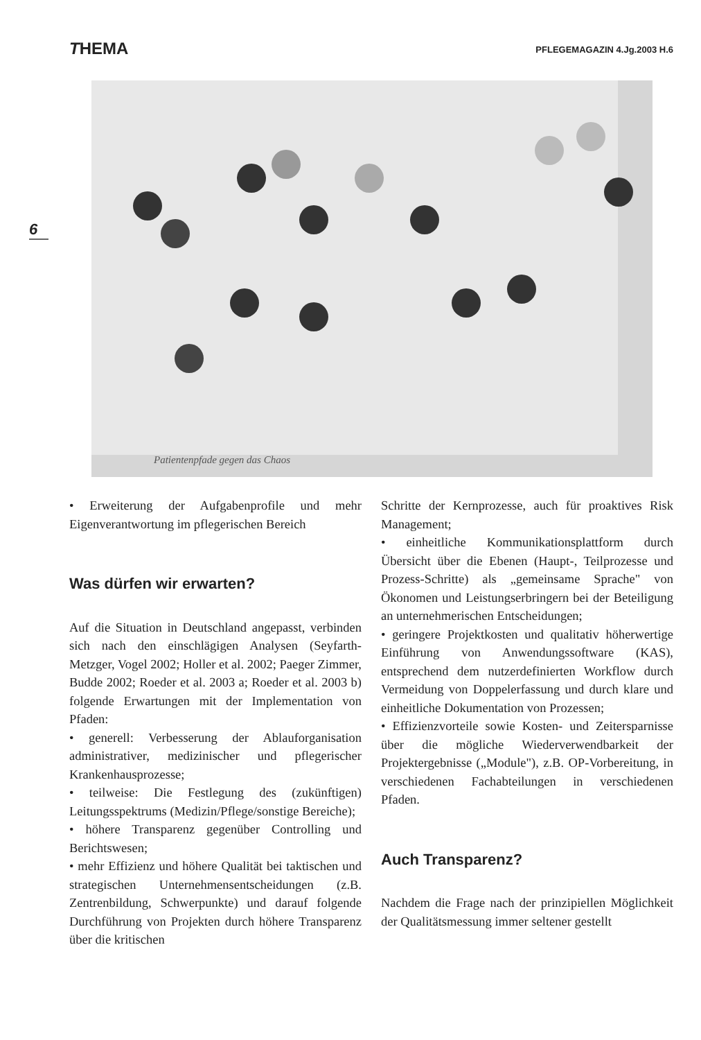THEMA
PFLEGEMAGAZIN 4.Jg.2003 H.6
6
Patientenpfade gegen das Chaos
• Erweiterung der Aufgabenprofile und mehr Eigenverantwortung im pflegerischen Bereich
Was dürfen wir erwarten?
Auf die Situation in Deutschland angepasst, verbinden sich nach den einschlägigen Analysen (Seyfarth-Metzger, Vogel 2002; Holler et al. 2002; Paeger Zimmer, Budde 2002; Roeder et al. 2003 a; Roeder et al. 2003 b) folgende Erwartungen mit der Implementation von Pfaden:
• generell: Verbesserung der Ablauforganisation administrativer, medizinischer und pflegerischer Krankenhausprozesse;
• teilweise: Die Festlegung des (zukünftigen) Leitungsspektrums (Medizin/Pflege/sonstige Bereiche);
• höhere Transparenz gegenüber Controlling und Berichtswesen;
• mehr Effizienz und höhere Qualität bei taktischen und strategischen Unternehmensentscheidungen (z.B. Zentrenbildung, Schwerpunkte) und darauf folgende Durchführung von Projekten durch höhere Transparenz über die kritischen
Schritte der Kernprozesse, auch für proaktives Risk Management;
• einheitliche Kommunikationsplattform durch Übersicht über die Ebenen (Haupt-, Teilprozesse und Prozess-Schritte) als „gemeinsame Sprache" von Ökonomen und Leistungserbringern bei der Beteiligung an unternehmerischen Entscheidungen;
• geringere Projektkosten und qualitativ höherwertige Einführung von Anwendungssoftware (KAS), entsprechend dem nutzerdefinierten Workflow durch Vermeidung von Doppelerfassung und durch klare und einheitliche Dokumentation von Prozessen;
• Effizienzvorteile sowie Kosten- und Zeitersparnisse über die mögliche Wiederverwendbarkeit der Projektergebnisse („Module"), z.B. OP-Vorbereitung, in verschiedenen Fachabteilungen in verschiedenen Pfaden.
Auch Transparenz?
Nachdem die Frage nach der prinzipiellen Möglichkeit der Qualitätsmessung immer seltener gestellt